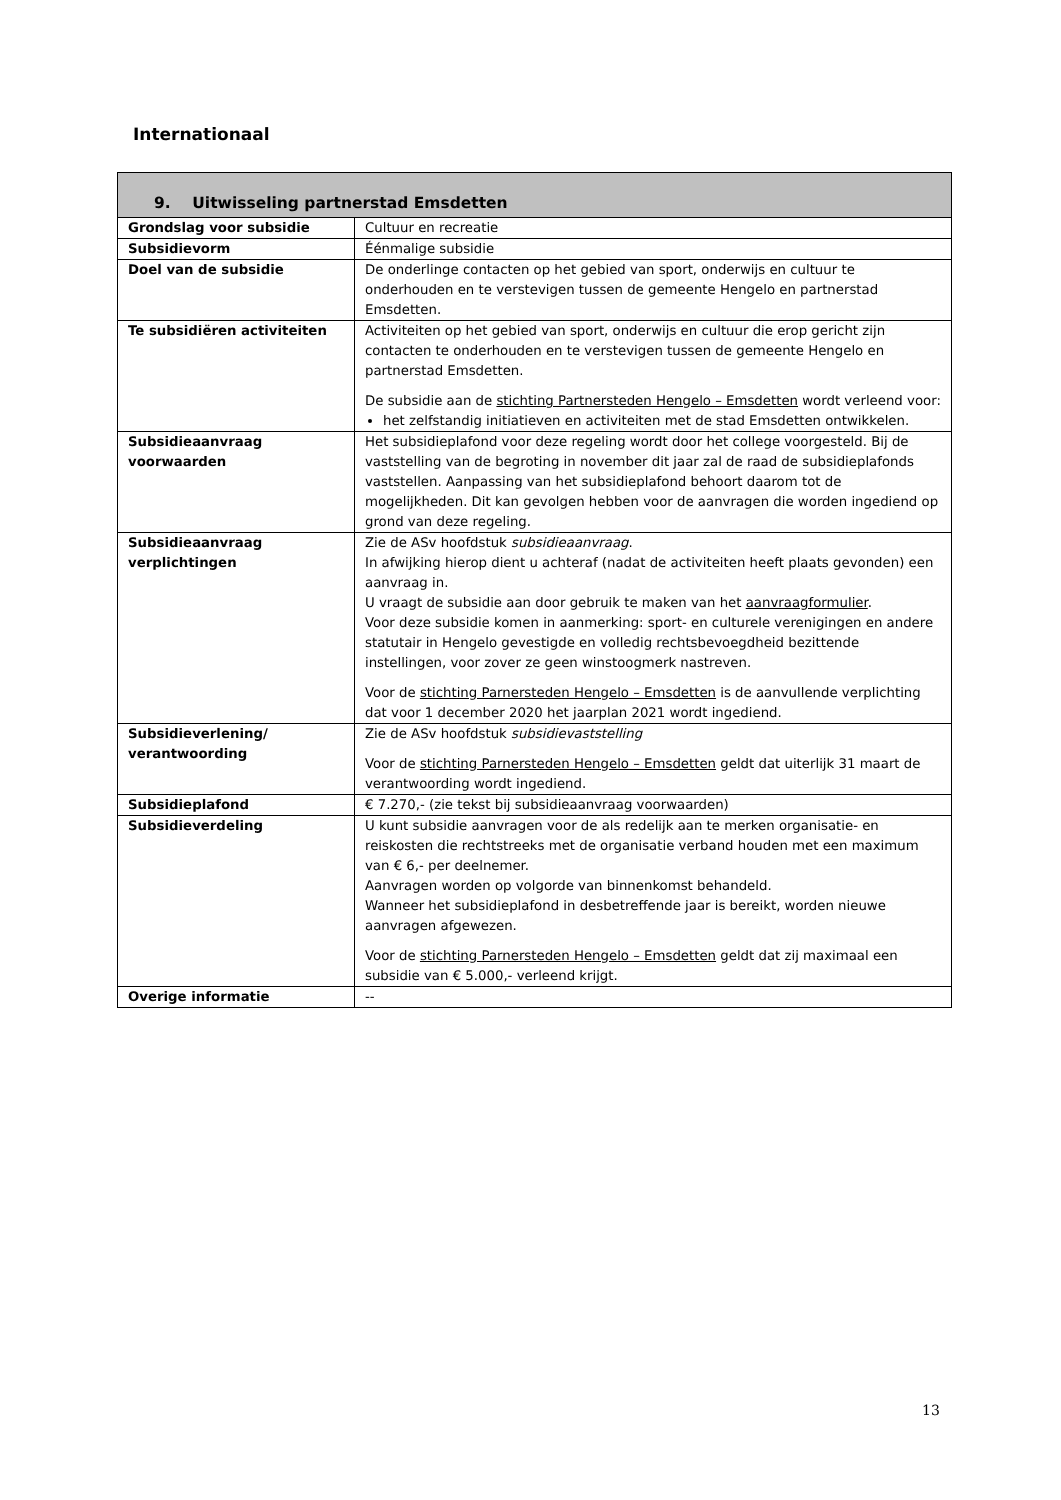Internationaal
| 9. Uitwisseling partnerstad Emsdetten | |
| --- | --- |
| Grondslag voor subsidie | Cultuur en recreatie |
| Subsidievorm | Éénmalige subsidie |
| Doel van de subsidie | De onderlinge contacten op het gebied van sport, onderwijs en cultuur te onderhouden en te verstevigen tussen de gemeente Hengelo en partnerstad Emsdetten. |
| Te subsidiëren activiteiten | Activiteiten op het gebied van sport, onderwijs en cultuur die erop gericht zijn contacten te onderhouden en te verstevigen tussen de gemeente Hengelo en partnerstad Emsdetten. De subsidie aan de stichting Partnersteden Hengelo – Emsdetten wordt verleend voor: het zelfstandig initiatieven en activiteiten met de stad Emsdetten ontwikkelen. |
| Subsidieaanvraag voorwaarden | Het subsidieplafond voor deze regeling wordt door het college voorgesteld. Bij de vaststelling van de begroting in november dit jaar zal de raad de subsidieplafonds vaststellen. Aanpassing van het subsidieplafond behoort daarom tot de mogelijkheden. Dit kan gevolgen hebben voor de aanvragen die worden ingediend op grond van deze regeling. |
| Subsidieaanvraag verplichtingen | Zie de ASv hoofdstuk subsidieaanvraag . In afwijking hierop dient u achteraf (nadat de activiteiten heeft plaats gevonden) een aanvraag in. U vraagt de subsidie aan door gebruik te maken van het aanvraagformulier . Voor deze subsidie komen in aanmerking: sport- en culturele verenigingen en andere statutair in Hengelo gevestigde en volledig rechtsbevoegdheid bezittende instellingen, voor zover ze geen winstoogmerk nastreven. Voor de stichting Parnersteden Hengelo – Emsdetten is de aanvullende verplichting dat voor 1 december 2020 het jaarplan 2021 wordt ingediend. |
| Subsidieverlening/ verantwoording | Zie de ASv hoofdstuk subsidievaststelling Voor de stichting Parnersteden Hengelo – Emsdetten geldt dat uiterlijk 31 maart de verantwoording wordt ingediend. |
| Subsidieplafond | € 7.270,- (zie tekst bij subsidieaanvraag voorwaarden) |
| Subsidieverdeling | U kunt subsidie aanvragen voor de als redelijk aan te merken organisatie- en reiskosten die rechtstreeks met de organisatie verband houden met een maximum van € 6,- per deelnemer. Aanvragen worden op volgorde van binnenkomst behandeld. Wanneer het subsidieplafond in desbetreffende jaar is bereikt, worden nieuwe aanvragen afgewezen. Voor de stichting Parnersteden Hengelo – Emsdetten geldt dat zij maximaal een subsidie van € 5.000,- verleend krijgt. |
| Overige informatie | -- |
13